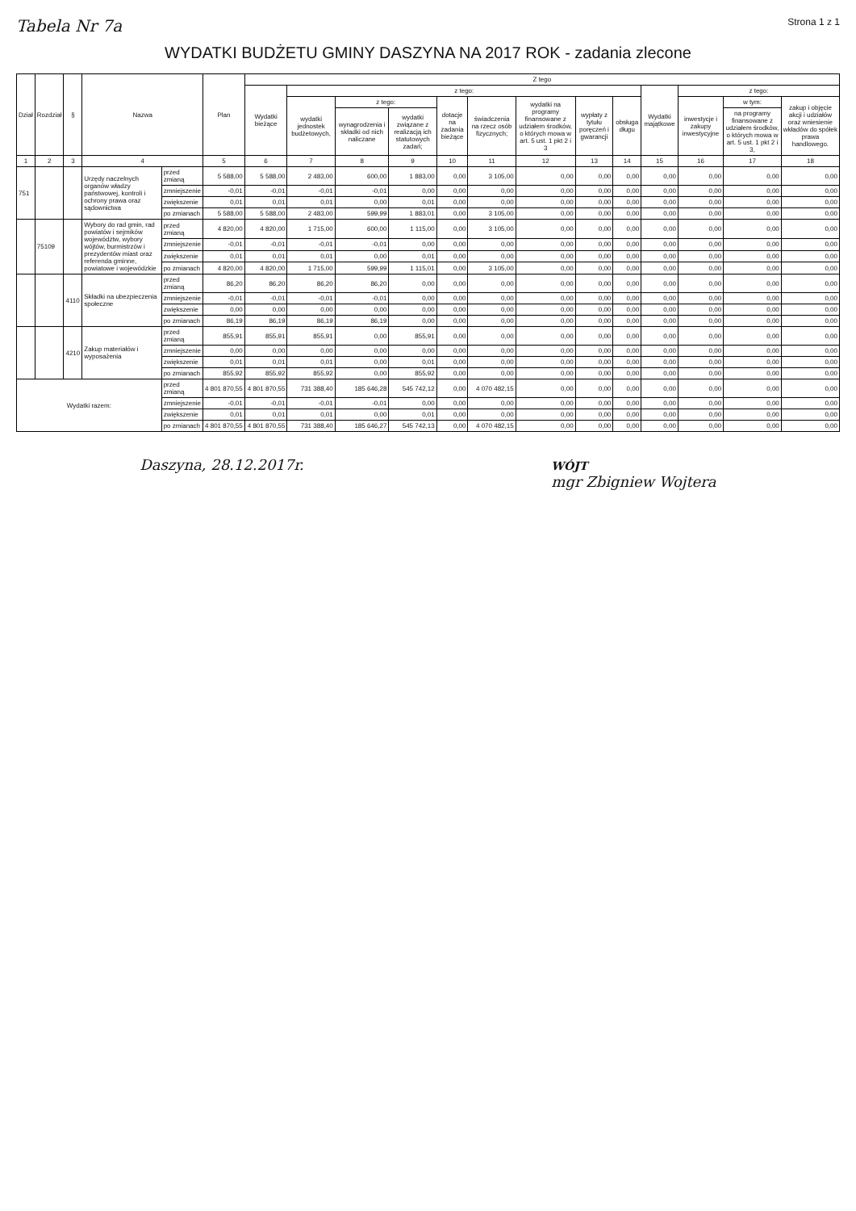Tabela Nr 7a Strona 1 z 1
WYDATKI BUDŻETU GMINY DASZYNA NA 2017 ROK - zadania zlecone
| Dział | Rozdział | § | Nazwa | | Plan | Z tego | | | | | | | | | | | | |
| --- | --- | --- | --- | --- | --- | --- | --- | --- | --- | --- | --- | --- | --- | --- | --- | --- | --- | --- |
| | | | | | | Wydatki bieżące | z tego: | | | | | | | | Wydatki majątkowe | z tego: | | |
| | | | | | | | wydatki jednostek budżetowych, | z tego: | | dotacje na zadania bieżące | świadczenia na rzecz osób fizycznych; | wydatki na programy finansowane z udziałem środków, o których mowa w art. 5 ust. 1 pkt 2 i 3 | wypłaty z tytułu poręczeń i gwarancji | obsługa długu | | inwestycje i zakupy inwestycyjne | w tym: | zakup i objęcie akcji i udziałów oraz wniesienie wkładów do spółek prawa handlowego. |
| | | | | | | | | wynagrodzenia i składki od nich naliczane | wydatki związane z realizacją ich statutowych zadań; | | | | | | | | na programy finansowane z udziałem środków, o których mowa w art. 5 ust. 1 pkt 2 i 3, | |
| 1 | 2 | 3 | 4 | | 5 | 6 | 7 | 8 | 9 | 10 | 11 | 12 | 13 | 14 | 15 | 16 | 17 | 18 |
| 751 | | | Urzędy naczelnych organów władzy państwowej, kontroli i ochrony prawa oraz sądownictwa | przed zmianą | 5 588,00 | 5 588,00 | 2 483,00 | 600,00 | 1 883,00 | 0,00 | 3 105,00 | 0,00 | 0,00 | 0,00 | 0,00 | 0,00 | 0,00 | 0,00 |
| | | | | zmniejszenie | -0,01 | -0,01 | -0,01 | -0,01 | 0,00 | 0,00 | 0,00 | 0,00 | 0,00 | 0,00 | 0,00 | 0,00 | 0,00 | 0,00 |
| | | | | zwiększenie | 0,01 | 0,01 | 0,01 | 0,00 | 0,01 | 0,00 | 0,00 | 0,00 | 0,00 | 0,00 | 0,00 | 0,00 | 0,00 | 0,00 |
| | | | | po zmianach | 5 588,00 | 5 588,00 | 2 483,00 | 599,99 | 1 883,01 | 0,00 | 3 105,00 | 0,00 | 0,00 | 0,00 | 0,00 | 0,00 | 0,00 | 0,00 |
| | 75109 | | Wybory do rad gmin, rad powiatów i sejmików województw, wybory wójtów, burmistrzów i prezydentów miast oraz referenda gminne, powiatowe i wojewódzkie | przed zmianą | 4 820,00 | 4 820,00 | 1 715,00 | 600,00 | 1 115,00 | 0,00 | 3 105,00 | 0,00 | 0,00 | 0,00 | 0,00 | 0,00 | 0,00 | 0,00 |
| | | | | zmniejszenie | -0,01 | -0,01 | -0,01 | -0,01 | 0,00 | 0,00 | 0,00 | 0,00 | 0,00 | 0,00 | 0,00 | 0,00 | 0,00 | 0,00 |
| | | | | zwiększenie | 0,01 | 0,01 | 0,01 | 0,00 | 0,01 | 0,00 | 0,00 | 0,00 | 0,00 | 0,00 | 0,00 | 0,00 | 0,00 | 0,00 |
| | | | | po zmianach | 4 820,00 | 4 820,00 | 1 715,00 | 599,99 | 1 115,01 | 0,00 | 3 105,00 | 0,00 | 0,00 | 0,00 | 0,00 | 0,00 | 0,00 | 0,00 |
| | | 4110 | Składki na ubezpieczenia społeczne | przed zmianą | 86,20 | 86,20 | 86,20 | 86,20 | 0,00 | 0,00 | 0,00 | 0,00 | 0,00 | 0,00 | 0,00 | 0,00 | 0,00 | 0,00 |
| | | | | zmniejszenie | -0,01 | -0,01 | -0,01 | -0,01 | 0,00 | 0,00 | 0,00 | 0,00 | 0,00 | 0,00 | 0,00 | 0,00 | 0,00 | 0,00 |
| | | | | zwiększenie | 0,00 | 0,00 | 0,00 | 0,00 | 0,00 | 0,00 | 0,00 | 0,00 | 0,00 | 0,00 | 0,00 | 0,00 | 0,00 | 0,00 |
| | | | | po zmianach | 86,19 | 86,19 | 86,19 | 86,19 | 0,00 | 0,00 | 0,00 | 0,00 | 0,00 | 0,00 | 0,00 | 0,00 | 0,00 | 0,00 |
| | | 4210 | Zakup materiałów i wyposażenia | przed zmianą | 855,91 | 855,91 | 855,91 | 0,00 | 855,91 | 0,00 | 0,00 | 0,00 | 0,00 | 0,00 | 0,00 | 0,00 | 0,00 | 0,00 |
| | | | | zmniejszenie | 0,00 | 0,00 | 0,00 | 0,00 | 0,00 | 0,00 | 0,00 | 0,00 | 0,00 | 0,00 | 0,00 | 0,00 | 0,00 | 0,00 |
| | | | | zwiększenie | 0,01 | 0,01 | 0,01 | 0,00 | 0,01 | 0,00 | 0,00 | 0,00 | 0,00 | 0,00 | 0,00 | 0,00 | 0,00 | 0,00 |
| | | | | po zmianach | 855,92 | 855,92 | 855,92 | 0,00 | 855,92 | 0,00 | 0,00 | 0,00 | 0,00 | 0,00 | 0,00 | 0,00 | 0,00 | 0,00 |
| Wydatki razem: | | | | przed zmianą | 4 801 870,55 | 4 801 870,55 | 731 388,40 | 185 646,28 | 545 742,12 | 0,00 | 4 070 482,15 | 0,00 | 0,00 | 0,00 | 0,00 | 0,00 | 0,00 | 0,00 |
| | | | | zmniejszenie | -0,01 | -0,01 | -0,01 | -0,01 | 0,00 | 0,00 | 0,00 | 0,00 | 0,00 | 0,00 | 0,00 | 0,00 | 0,00 | 0,00 |
| | | | | zwiększenie | 0,01 | 0,01 | 0,01 | 0,00 | 0,01 | 0,00 | 0,00 | 0,00 | 0,00 | 0,00 | 0,00 | 0,00 | 0,00 | 0,00 |
| | | | | po zmianach | 4 801 870,55 | 4 801 870,55 | 731 388,40 | 185 646,27 | 545 742,13 | 0,00 | 4 070 482,15 | 0,00 | 0,00 | 0,00 | 0,00 | 0,00 | 0,00 | 0,00 |
Daszyna, 28.12.2017r.
WÓJT
mgr Zbigniew Wojtera